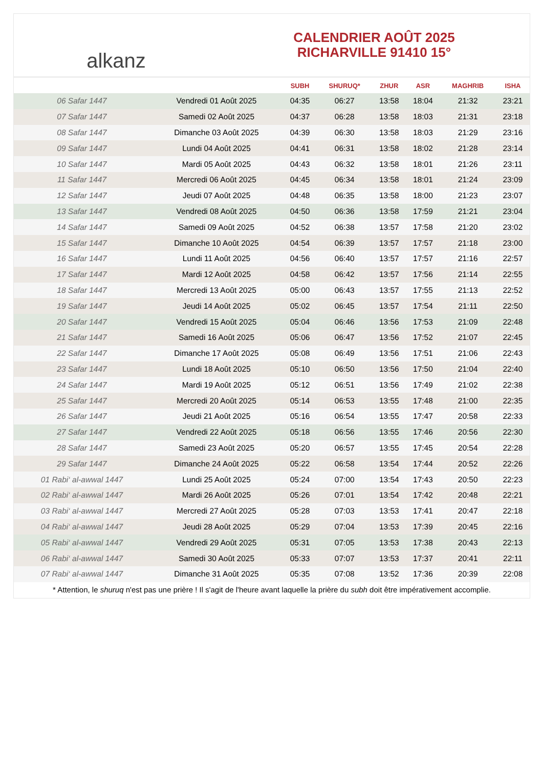alkanz
CALENDRIER AOÛT 2025
RICHARVILLE 91410 15°
| | | SUBH | SHURUQ* | ZHUR | ASR | MAGHRIB | ISHA |
| --- | --- | --- | --- | --- | --- | --- | --- |
| 06 Safar 1447 | Vendredi 01 Août 2025 | 04:35 | 06:27 | 13:58 | 18:04 | 21:32 | 23:21 |
| 07 Safar 1447 | Samedi 02 Août 2025 | 04:37 | 06:28 | 13:58 | 18:03 | 21:31 | 23:18 |
| 08 Safar 1447 | Dimanche 03 Août 2025 | 04:39 | 06:30 | 13:58 | 18:03 | 21:29 | 23:16 |
| 09 Safar 1447 | Lundi 04 Août 2025 | 04:41 | 06:31 | 13:58 | 18:02 | 21:28 | 23:14 |
| 10 Safar 1447 | Mardi 05 Août 2025 | 04:43 | 06:32 | 13:58 | 18:01 | 21:26 | 23:11 |
| 11 Safar 1447 | Mercredi 06 Août 2025 | 04:45 | 06:34 | 13:58 | 18:01 | 21:24 | 23:09 |
| 12 Safar 1447 | Jeudi 07 Août 2025 | 04:48 | 06:35 | 13:58 | 18:00 | 21:23 | 23:07 |
| 13 Safar 1447 | Vendredi 08 Août 2025 | 04:50 | 06:36 | 13:58 | 17:59 | 21:21 | 23:04 |
| 14 Safar 1447 | Samedi 09 Août 2025 | 04:52 | 06:38 | 13:57 | 17:58 | 21:20 | 23:02 |
| 15 Safar 1447 | Dimanche 10 Août 2025 | 04:54 | 06:39 | 13:57 | 17:57 | 21:18 | 23:00 |
| 16 Safar 1447 | Lundi 11 Août 2025 | 04:56 | 06:40 | 13:57 | 17:57 | 21:16 | 22:57 |
| 17 Safar 1447 | Mardi 12 Août 2025 | 04:58 | 06:42 | 13:57 | 17:56 | 21:14 | 22:55 |
| 18 Safar 1447 | Mercredi 13 Août 2025 | 05:00 | 06:43 | 13:57 | 17:55 | 21:13 | 22:52 |
| 19 Safar 1447 | Jeudi 14 Août 2025 | 05:02 | 06:45 | 13:57 | 17:54 | 21:11 | 22:50 |
| 20 Safar 1447 | Vendredi 15 Août 2025 | 05:04 | 06:46 | 13:56 | 17:53 | 21:09 | 22:48 |
| 21 Safar 1447 | Samedi 16 Août 2025 | 05:06 | 06:47 | 13:56 | 17:52 | 21:07 | 22:45 |
| 22 Safar 1447 | Dimanche 17 Août 2025 | 05:08 | 06:49 | 13:56 | 17:51 | 21:06 | 22:43 |
| 23 Safar 1447 | Lundi 18 Août 2025 | 05:10 | 06:50 | 13:56 | 17:50 | 21:04 | 22:40 |
| 24 Safar 1447 | Mardi 19 Août 2025 | 05:12 | 06:51 | 13:56 | 17:49 | 21:02 | 22:38 |
| 25 Safar 1447 | Mercredi 20 Août 2025 | 05:14 | 06:53 | 13:55 | 17:48 | 21:00 | 22:35 |
| 26 Safar 1447 | Jeudi 21 Août 2025 | 05:16 | 06:54 | 13:55 | 17:47 | 20:58 | 22:33 |
| 27 Safar 1447 | Vendredi 22 Août 2025 | 05:18 | 06:56 | 13:55 | 17:46 | 20:56 | 22:30 |
| 28 Safar 1447 | Samedi 23 Août 2025 | 05:20 | 06:57 | 13:55 | 17:45 | 20:54 | 22:28 |
| 29 Safar 1447 | Dimanche 24 Août 2025 | 05:22 | 06:58 | 13:54 | 17:44 | 20:52 | 22:26 |
| 01 Rabi‘ al-awwal 1447 | Lundi 25 Août 2025 | 05:24 | 07:00 | 13:54 | 17:43 | 20:50 | 22:23 |
| 02 Rabi‘ al-awwal 1447 | Mardi 26 Août 2025 | 05:26 | 07:01 | 13:54 | 17:42 | 20:48 | 22:21 |
| 03 Rabi‘ al-awwal 1447 | Mercredi 27 Août 2025 | 05:28 | 07:03 | 13:53 | 17:41 | 20:47 | 22:18 |
| 04 Rabi‘ al-awwal 1447 | Jeudi 28 Août 2025 | 05:29 | 07:04 | 13:53 | 17:39 | 20:45 | 22:16 |
| 05 Rabi‘ al-awwal 1447 | Vendredi 29 Août 2025 | 05:31 | 07:05 | 13:53 | 17:38 | 20:43 | 22:13 |
| 06 Rabi‘ al-awwal 1447 | Samedi 30 Août 2025 | 05:33 | 07:07 | 13:53 | 17:37 | 20:41 | 22:11 |
| 07 Rabi‘ al-awwal 1447 | Dimanche 31 Août 2025 | 05:35 | 07:08 | 13:52 | 17:36 | 20:39 | 22:08 |
* Attention, le shuruq n'est pas une prière ! Il s'agit de l'heure avant laquelle la prière du subh doit être impérativement accomplie.